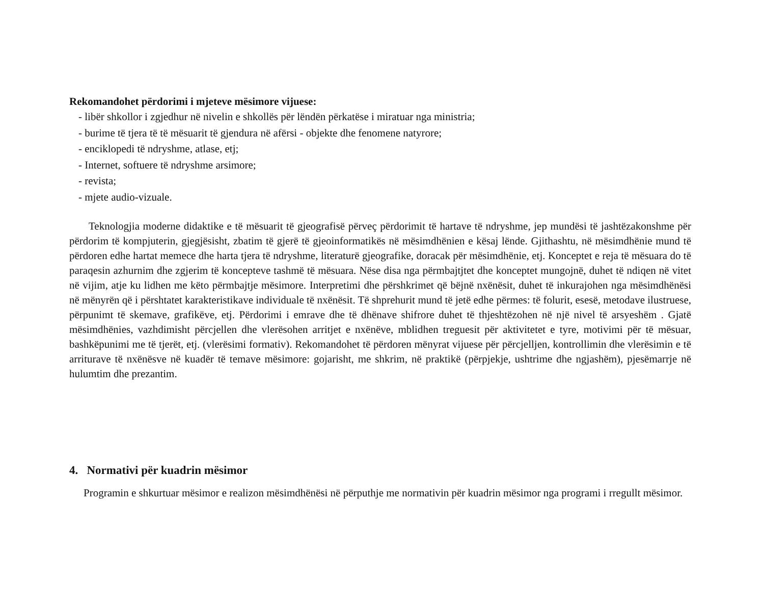Rekomandohet përdorimi i mjeteve mësimore vijuese:
- libër shkollor i zgjedhur në nivelin e shkollës për lëndën përkatëse i miratuar nga ministria;
- burime të tjera të të mësuarit të gjendura në afërsi - objekte dhe fenomene natyrore;
- enciklopedi të ndryshme, atlase, etj;
- Internet, softuere të ndryshme arsimore;
- revista;
- mjete audio-vizuale.
Teknologjia moderne didaktike e të mësuarit të gjeografisë përveç përdorimit të hartave të ndryshme, jep mundësi të jashtëzakonshme për përdorim të kompjuterin, gjegjësisht, zbatim të gjerë të gjeoinformatikës në mësimdhënien e kësaj lënde. Gjithashtu, në mësimdhënie mund të përdoren edhe hartat memece dhe harta tjera të ndryshme, literaturë gjeografike, doracak për mësimdhënie, etj. Konceptet e reja të mësuara do të paraqesin azhurnim dhe zgjerim të koncepteve tashmë të mësuara. Nëse disa nga përmbajtjtet dhe konceptet mungojnë, duhet të ndiqen në vitet në vijim, atje ku lidhen me këto përmbajtje mësimore. Interpretimi dhe përshkrimet që bëjnë nxënësit, duhet të inkurajohen nga mësimdhënësi në mënyrën që i përshtatet karakteristikave individuale të nxënësit. Të shprehurit mund të jetë edhe përmes: të folurit, esesë, metodave ilustruese, përpunimt të skemave, grafikëve, etj. Përdorimi i emrave dhe të dhënave shifrore duhet të thjeshtëzohen në një nivel të arsyeshëm . Gjatë mësimdhënies, vazhdimisht përcjellen dhe vlerësohen arritjet e nxënëve, mblidhen treguesit për aktivitetet e tyre, motivimi për të mësuar, bashkëpunimi me të tjerët, etj. (vlerësimi formativ). Rekomandohet të përdoren mënyrat vijuese për përcjelljen, kontrollimin dhe vlerësimin e të arriturave të nxënësve në kuadër të temave mësimore: gojarisht, me shkrim, në praktikë (përpjekje, ushtrime dhe ngjashëm), pjesëmarrje në hulumtim dhe prezantim.
4. Normativi për kuadrin mësimor
Programin e shkurtuar mësimor e realizon mësimdhënësi në përputhje me normativin për kuadrin mësimor nga programi i rregullt mësimor.